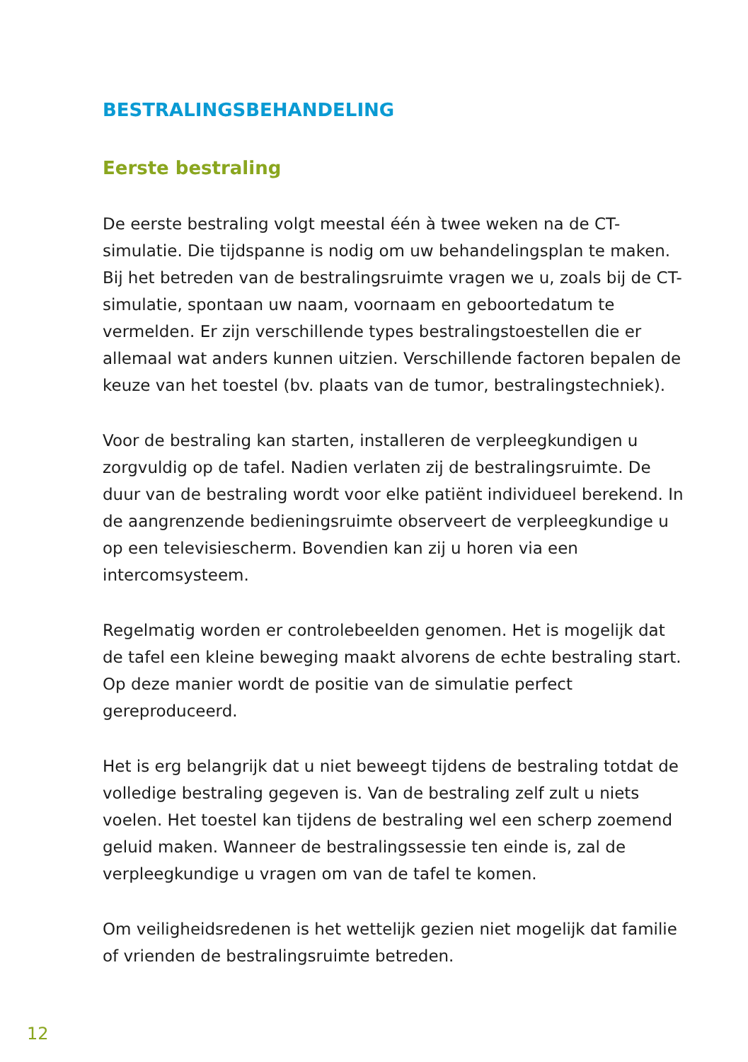BESTRALINGSBEHANDELING
Eerste bestraling
De eerste bestraling volgt meestal één à twee weken na de CT-simulatie. Die tijdspanne is nodig om uw behandelingsplan te maken. Bij het betreden van de bestralingsruimte vragen we u, zoals bij de CT-simulatie, spontaan uw naam, voornaam en geboortedatum te vermelden. Er zijn verschillende types bestralingstoestellen die er allemaal wat anders kunnen uitzien. Verschillende factoren bepalen de keuze van het toestel (bv. plaats van de tumor, bestralingstechniek).
Voor de bestraling kan starten, installeren de verpleegkundigen u zorgvuldig op de tafel. Nadien verlaten zij de bestralingsruimte. De duur van de bestraling wordt voor elke patiënt individueel berekend. In de aangrenzende bedieningsruimte observeert de verpleegkundige u op een televisiescherm. Bovendien kan zij u horen via een intercomsysteem.
Regelmatig worden er controlebeelden genomen. Het is mogelijk dat de tafel een kleine beweging maakt alvorens de echte bestraling start. Op deze manier wordt de positie van de simulatie perfect gereproduceerd.
Het is erg belangrijk dat u niet beweegt tijdens de bestraling totdat de volledige bestraling gegeven is. Van de bestraling zelf zult u niets voelen. Het toestel kan tijdens de bestraling wel een scherp zoemend geluid maken. Wanneer de bestralingssessie ten einde is, zal de verpleegkundige u vragen om van de tafel te komen.
Om veiligheidsredenen is het wettelijk gezien niet mogelijk dat familie of vrienden de bestralingsruimte betreden.
12